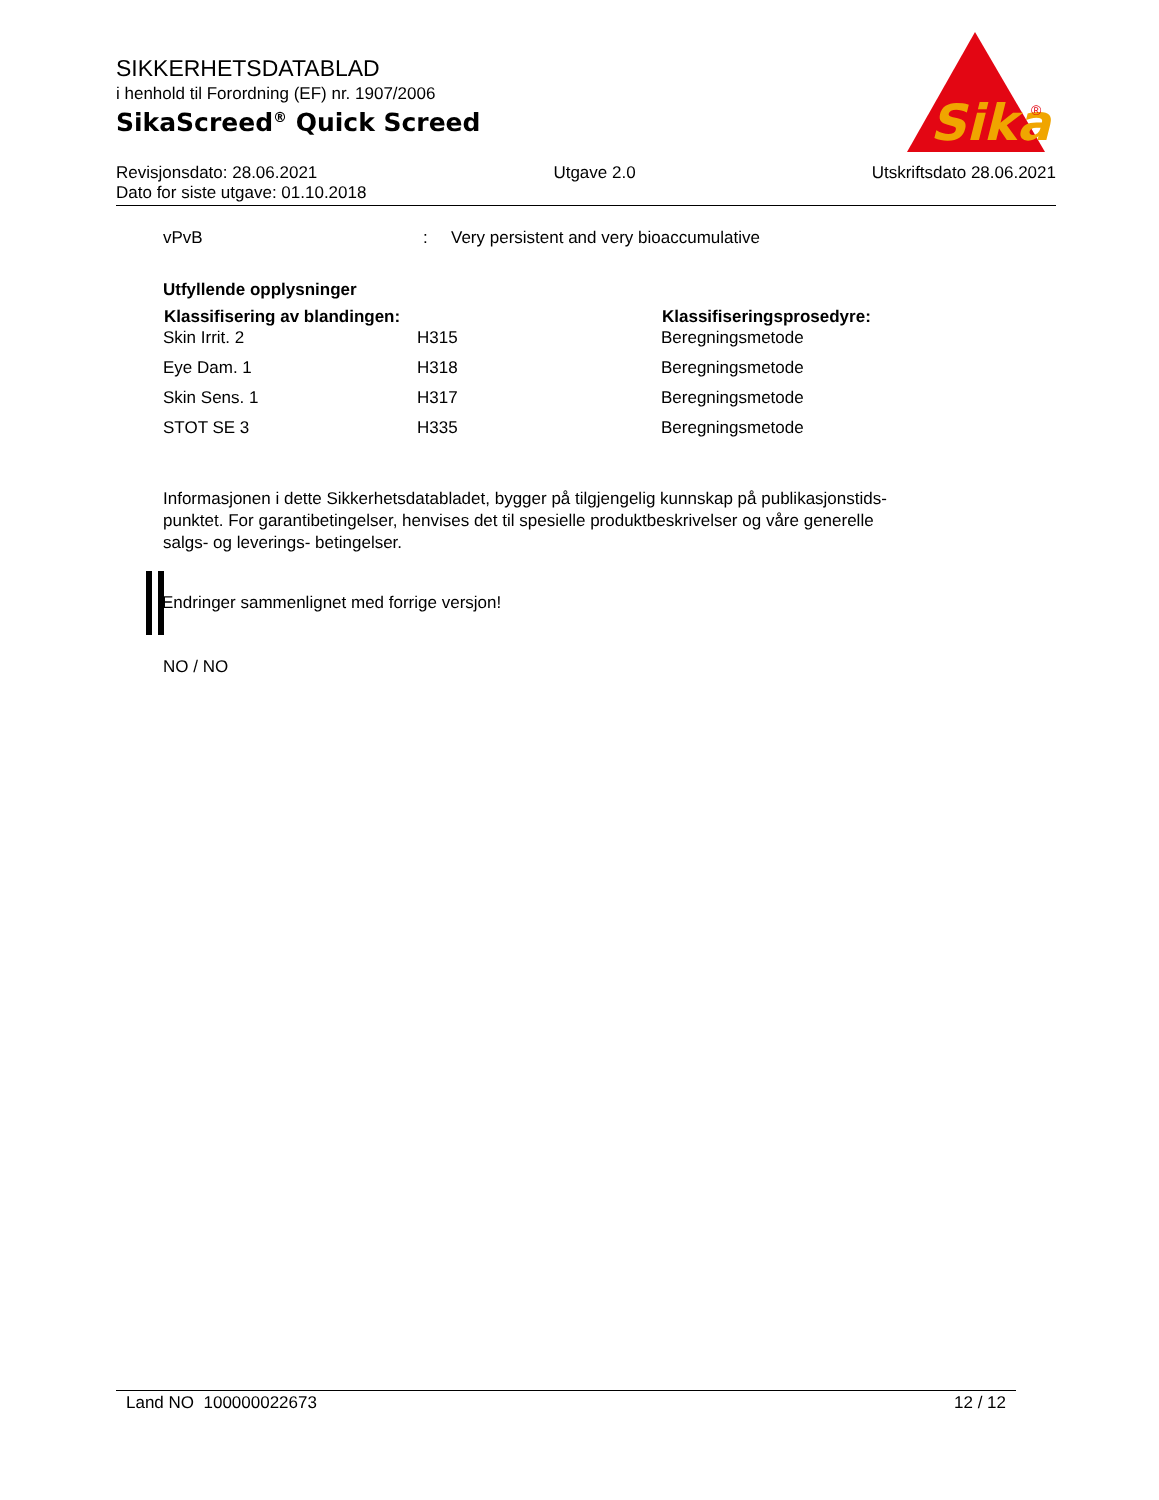SIKKERHETSDATABLAD
i henhold til Forordning (EF) nr. 1907/2006
SikaScreed<sup>®</sup> Quick Screed
Sika
®
Revisjonsdato: 28.06.2021 Utgave 2.0 Utskriftsdato 28.06.2021
Dato for siste utgave: 01.10.2018
| vPvB | : | Very persistent and very bioaccumulative |
Utfyllende opplysninger
| Klassifisering av blandingen: | | Klassifiseringsprosedyre: |
| --- | --- | --- |
| Skin Irrit. 2 | H315 | Beregningsmetode |
| Eye Dam. 1 | H318 | Beregningsmetode |
| Skin Sens. 1 | H317 | Beregningsmetode |
| STOT SE 3 | H335 | Beregningsmetode |
Informasjonen i dette Sikkerhetsdatabladet, bygger på tilgjengelig kunnskap på publikasjonstids-
punktet. For garantibetingelser, henvises det til spesielle produktbeskrivelser og våre generelle
salgs- og leverings- betingelser.
Endringer sammenlignet med forrige versjon!
NO / NO
Land NO 100000022673 12 / 12